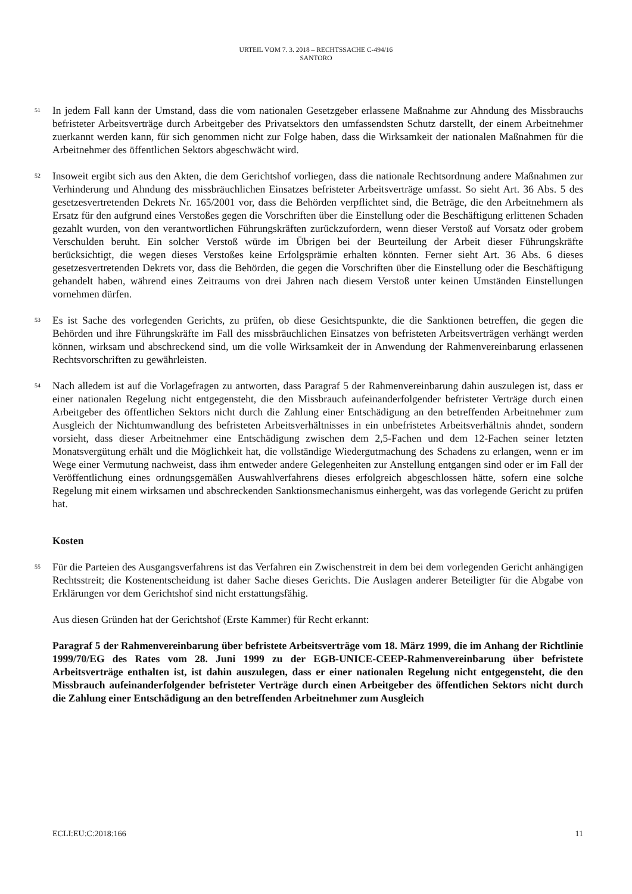URTEIL VOM 7. 3. 2018 – RECHTSSACHE C-494/16
SANTORO
51
In jedem Fall kann der Umstand, dass die vom nationalen Gesetzgeber erlassene Maßnahme zur Ahndung des Missbrauchs befristeter Arbeitsverträge durch Arbeitgeber des Privatsektors den umfassendsten Schutz darstellt, der einem Arbeitnehmer zuerkannt werden kann, für sich genommen nicht zur Folge haben, dass die Wirksamkeit der nationalen Maßnahmen für die Arbeitnehmer des öffentlichen Sektors abgeschwächt wird.
52
Insoweit ergibt sich aus den Akten, die dem Gerichtshof vorliegen, dass die nationale Rechtsordnung andere Maßnahmen zur Verhinderung und Ahndung des missbräuchlichen Einsatzes befristeter Arbeitsverträge umfasst. So sieht Art. 36 Abs. 5 des gesetzesvertretenden Dekrets Nr. 165/2001 vor, dass die Behörden verpflichtet sind, die Beträge, die den Arbeitnehmern als Ersatz für den aufgrund eines Verstoßes gegen die Vorschriften über die Einstellung oder die Beschäftigung erlittenen Schaden gezahlt wurden, von den verantwortlichen Führungskräften zurückzufordern, wenn dieser Verstoß auf Vorsatz oder grobem Verschulden beruht. Ein solcher Verstoß würde im Übrigen bei der Beurteilung der Arbeit dieser Führungskräfte berücksichtigt, die wegen dieses Verstoßes keine Erfolgsprämie erhalten könnten. Ferner sieht Art. 36 Abs. 6 dieses gesetzesvertretenden Dekrets vor, dass die Behörden, die gegen die Vorschriften über die Einstellung oder die Beschäftigung gehandelt haben, während eines Zeitraums von drei Jahren nach diesem Verstoß unter keinen Umständen Einstellungen vornehmen dürfen.
53
Es ist Sache des vorlegenden Gerichts, zu prüfen, ob diese Gesichtspunkte, die die Sanktionen betreffen, die gegen die Behörden und ihre Führungskräfte im Fall des missbräuchlichen Einsatzes von befristeten Arbeitsverträgen verhängt werden können, wirksam und abschreckend sind, um die volle Wirksamkeit der in Anwendung der Rahmenvereinbarung erlassenen Rechtsvorschriften zu gewährleisten.
54
Nach alledem ist auf die Vorlagefragen zu antworten, dass Paragraf 5 der Rahmenvereinbarung dahin auszulegen ist, dass er einer nationalen Regelung nicht entgegensteht, die den Missbrauch aufeinanderfolgender befristeter Verträge durch einen Arbeitgeber des öffentlichen Sektors nicht durch die Zahlung einer Entschädigung an den betreffenden Arbeitnehmer zum Ausgleich der Nichtumwandlung des befristeten Arbeitsverhältnisses in ein unbefristetes Arbeitsverhältnis ahndet, sondern vorsieht, dass dieser Arbeitnehmer eine Entschädigung zwischen dem 2,5-Fachen und dem 12-Fachen seiner letzten Monatsvergütung erhält und die Möglichkeit hat, die vollständige Wiedergutmachung des Schadens zu erlangen, wenn er im Wege einer Vermutung nachweist, dass ihm entweder andere Gelegenheiten zur Anstellung entgangen sind oder er im Fall der Veröffentlichung eines ordnungsgemäßen Auswahlverfahrens dieses erfolgreich abgeschlossen hätte, sofern eine solche Regelung mit einem wirksamen und abschreckenden Sanktionsmechanismus einhergeht, was das vorlegende Gericht zu prüfen hat.
Kosten
55
Für die Parteien des Ausgangsverfahrens ist das Verfahren ein Zwischenstreit in dem bei dem vorlegenden Gericht anhängigen Rechtsstreit; die Kostenentscheidung ist daher Sache dieses Gerichts. Die Auslagen anderer Beteiligter für die Abgabe von Erklärungen vor dem Gerichtshof sind nicht erstattungsfähig.
Aus diesen Gründen hat der Gerichtshof (Erste Kammer) für Recht erkannt:
Paragraf 5 der Rahmenvereinbarung über befristete Arbeitsverträge vom 18. März 1999, die im Anhang der Richtlinie 1999/70/EG des Rates vom 28. Juni 1999 zu der EGB-UNICE-CEEP-Rahmenvereinbarung über befristete Arbeitsverträge enthalten ist, ist dahin auszulegen, dass er einer nationalen Regelung nicht entgegensteht, die den Missbrauch aufeinanderfolgender befristeter Verträge durch einen Arbeitgeber des öffentlichen Sektors nicht durch die Zahlung einer Entschädigung an den betreffenden Arbeitnehmer zum Ausgleich
ECLI:EU:C:2018:166 11